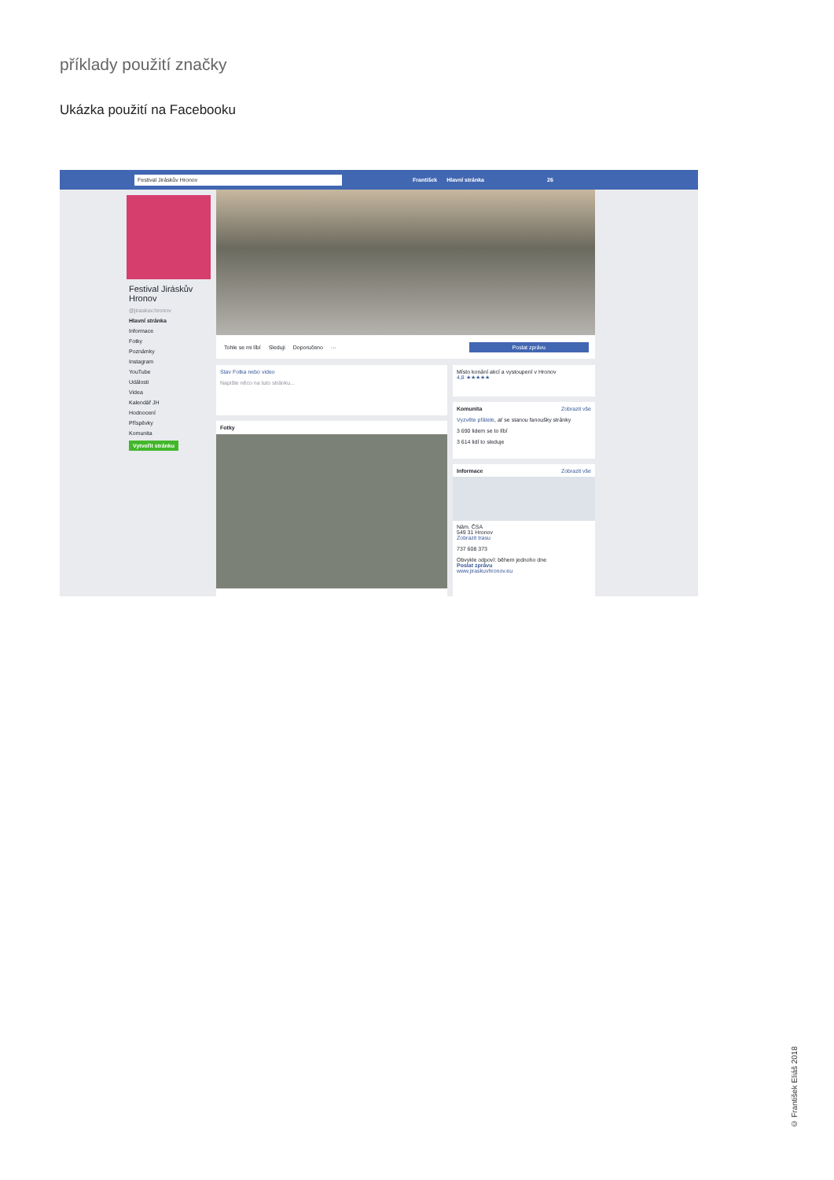příklady použití značky
Ukázka použití na Facebooku
Festival Jiráskův Hronov
František Hlavní stránka 26
Festival Jiráskův Hronov
@jiraskuv.hronov
Hlavní stránka
Informace
Fotky
Poznámky
Instagram
YouTube
Události
Videa
Kalendář JH
Hodnocení
Příspěvky
Komunita
Vytvořit stránku
Tohle se mi líbí Sleduji Doporučeno ··· Poslat zprávu
Stav Fotka nebo video
Napište něco na tuto stránku...
Fotky
Místo konání akcí a vystoupení v Hronov
4,8 ★★★★★
Komunita Zobrazit vše
Vyzvěte přátele, ať se stanou fanoušky stránky
3 690 lidem se to líbí
3 614 lidí to sleduje
Informace Zobrazit vše
Nám. ČSA
549 31 Hronov
Zobrazit trasu
737 608 373
Obvykle odpoví: během jednoho dne
Poslat zprávu
www.jiraskuvhronov.eu
© František Eliáš 2018